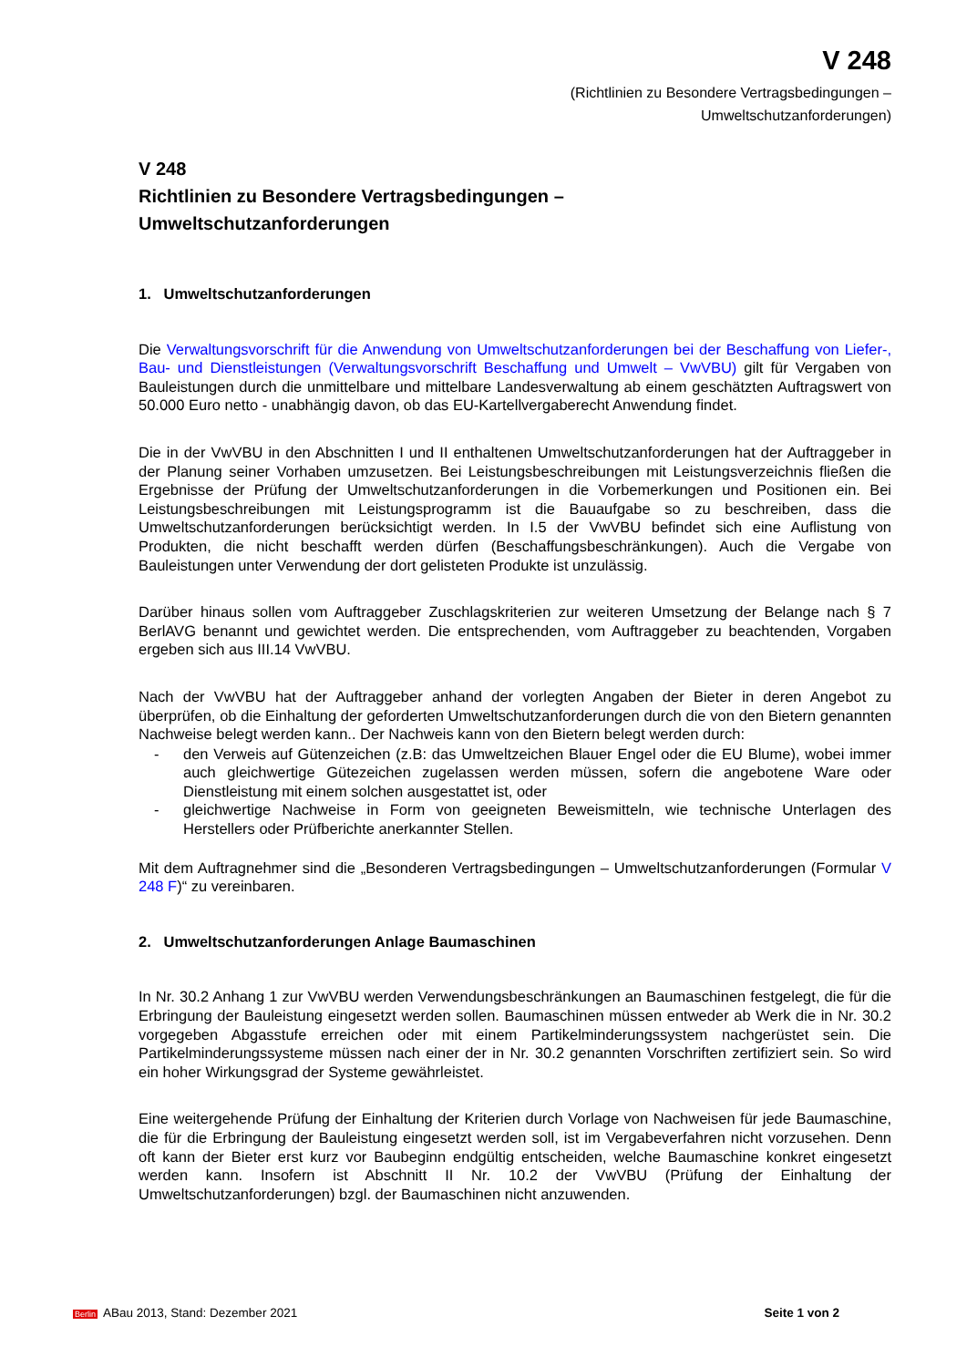V 248
(Richtlinien zu Besondere Vertragsbedingungen –
Umweltschutzanforderungen)
V 248
Richtlinien zu Besondere Vertragsbedingungen –
Umweltschutzanforderungen
1. Umweltschutzanforderungen
Die Verwaltungsvorschrift für die Anwendung von Umweltschutzanforderungen bei der Beschaffung von Liefer-, Bau- und Dienstleistungen (Verwaltungsvorschrift Beschaffung und Umwelt – VwVBU) gilt für Vergaben von Bauleistungen durch die unmittelbare und mittelbare Landesverwaltung ab einem geschätzten Auftragswert von 50.000 Euro netto - unabhängig davon, ob das EU-Kartellvergaberecht Anwendung findet.
Die in der VwVBU in den Abschnitten I und II enthaltenen Umweltschutzanforderungen hat der Auftraggeber in der Planung seiner Vorhaben umzusetzen. Bei Leistungsbeschreibungen mit Leistungsverzeichnis fließen die Ergebnisse der Prüfung der Umweltschutzanforderungen in die Vorbemerkungen und Positionen ein. Bei Leistungsbeschreibungen mit Leistungsprogramm ist die Bauaufgabe so zu beschreiben, dass die Umweltschutzanforderungen berücksichtigt werden. In I.5 der VwVBU befindet sich eine Auflistung von Produkten, die nicht beschafft werden dürfen (Beschaffungsbeschränkungen). Auch die Vergabe von Bauleistungen unter Verwendung der dort gelisteten Produkte ist unzulässig.
Darüber hinaus sollen vom Auftraggeber Zuschlagskriterien zur weiteren Umsetzung der Belange nach § 7 BerlAVG benannt und gewichtet werden. Die entsprechenden, vom Auftraggeber zu beachtenden, Vorgaben ergeben sich aus III.14 VwVBU.
Nach der VwVBU hat der Auftraggeber anhand der vorlegten Angaben der Bieter in deren Angebot zu überprüfen, ob die Einhaltung der geforderten Umweltschutzanforderungen durch die von den Bietern genannten Nachweise belegt werden kann.. Der Nachweis kann von den Bietern belegt werden durch:
- den Verweis auf Gütenzeichen (z.B: das Umweltzeichen Blauer Engel oder die EU Blume), wobei immer auch gleichwertige Gütezeichen zugelassen werden müssen, sofern die angebotene Ware oder Dienstleistung mit einem solchen ausgestattet ist, oder
- gleichwertige Nachweise in Form von geeigneten Beweismitteln, wie technische Unterlagen des Herstellers oder Prüfberichte anerkannter Stellen.
Mit dem Auftragnehmer sind die „Besonderen Vertragsbedingungen – Umweltschutzanforderungen (Formular V 248 F)“ zu vereinbaren.
2. Umweltschutzanforderungen Anlage Baumaschinen
In Nr. 30.2 Anhang 1 zur VwVBU werden Verwendungsbeschränkungen an Baumaschinen festgelegt, die für die Erbringung der Bauleistung eingesetzt werden sollen. Baumaschinen müssen entweder ab Werk die in Nr. 30.2 vorgegeben Abgasstufe erreichen oder mit einem Partikelminderungssystem nachgerüstet sein. Die Partikelminderungssysteme müssen nach einer der in Nr. 30.2 genannten Vorschriften zertifiziert sein. So wird ein hoher Wirkungsgrad der Systeme gewährleistet.
Eine weitergehende Prüfung der Einhaltung der Kriterien durch Vorlage von Nachweisen für jede Baumaschine, die für die Erbringung der Bauleistung eingesetzt werden soll, ist im Vergabeverfahren nicht vorzusehen. Denn oft kann der Bieter erst kurz vor Baubeginn endgültig entscheiden, welche Baumaschine konkret eingesetzt werden kann. Insofern ist Abschnitt II Nr. 10.2 der VwVBU (Prüfung der Einhaltung der Umweltschutzanforderungen) bzgl. der Baumaschinen nicht anzuwenden.
Berlin ABau 2013, Stand: Dezember 2021 Seite 1 von 2